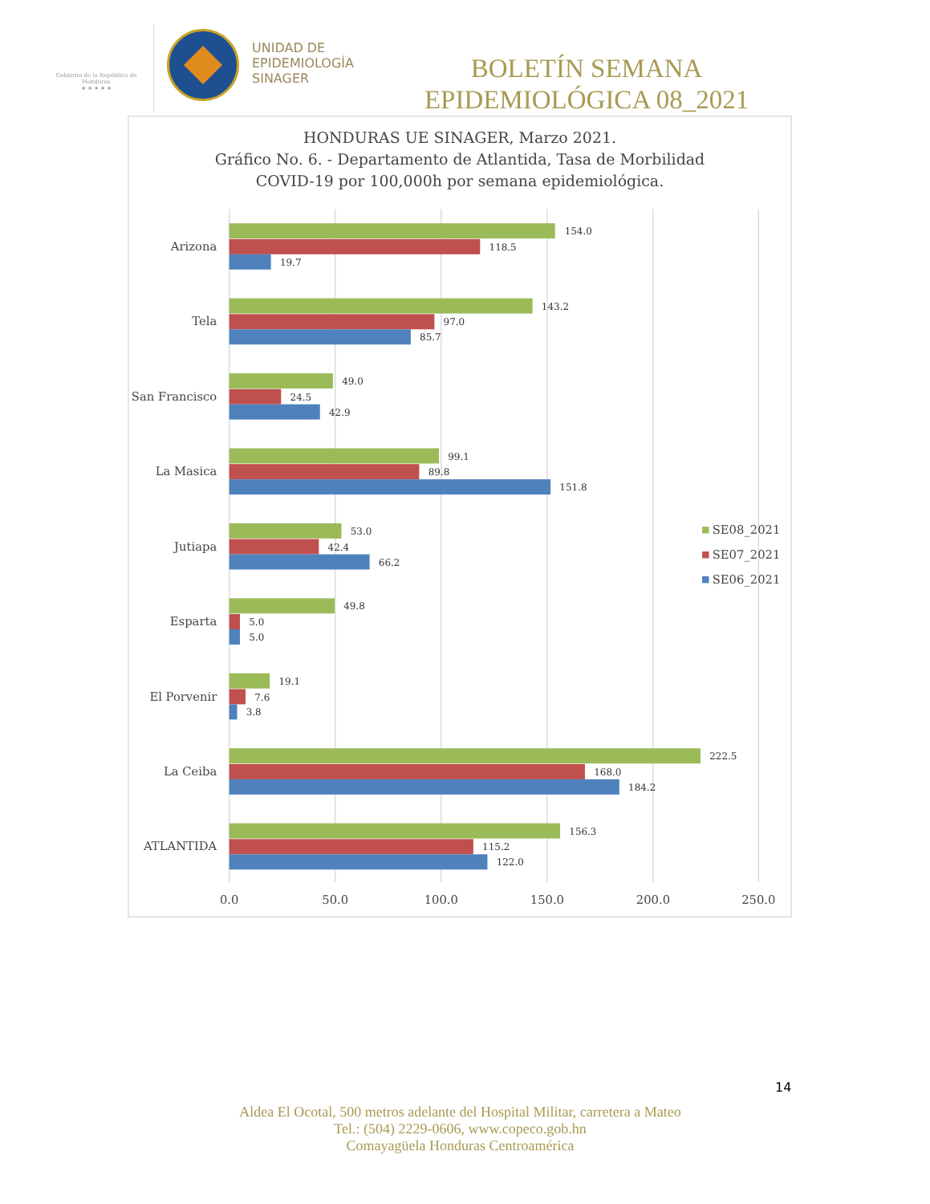Gobierno de la República de Honduras
★ ★ ★ ★ ★
UNIDAD DE
EPIDEMIOLOGÍA
SINAGER
BOLETÍN SEMANA EPIDEMIOLÓGICA 08_2021
HONDURAS UE SINAGER, Marzo 2021.
Gráfico No. 6. - Departamento de Atlantida, Tasa de Morbilidad
COVID-19 por 100,000h por semana epidemiológica.
Arizona
Tela
San Francisco
La Masica
Jutiapa
Esparta
El Porvenir
La Ceiba
ATLANTIDA
154.0
118.5
19.7
143.2
97.0
85.7
49.0
24.5
42.9
99.1
89.8
151.8
53.0
42.4
66.2
49.8
5.0
5.0
19.1
7.6
3.8
222.5
168.0
184.2
156.3
115.2
122.0
0.0
50.0
100.0
150.0
200.0
250.0
SE08_2021
SE07_2021
SE06_2021
14
Aldea El Ocotal, 500 metros adelante del Hospital Militar, carretera a Mateo
Tel.: (504) 2229-0606, www.copeco.gob.hn
Comayagüela Honduras Centroamérica